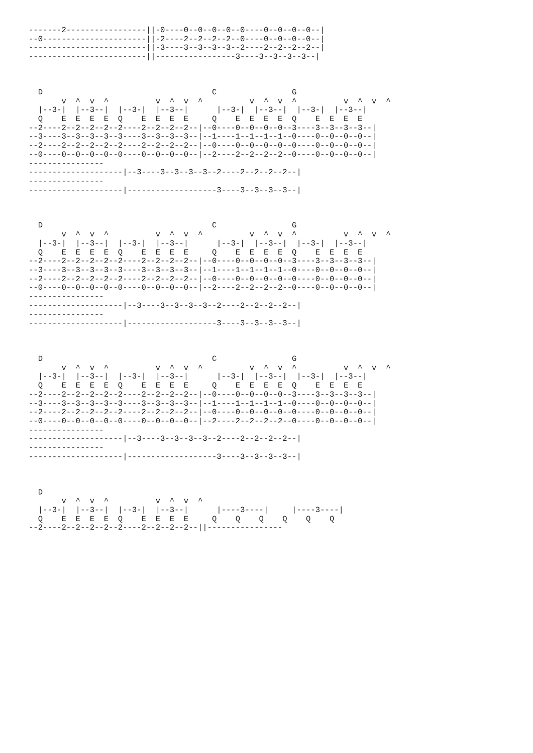-------2-----------------||-0----0--0--0--0--0----0--0--0--0--|
--0----------------------||-2----2--2--2--2--0----0--0--0--0--|
-------------------------||-3----3--3--3--3--2----2--2--2--2--|
-------------------------||-----------------3----3--3--3--3--|



  D                                    C                G
       v  ^  v  ^          v  ^  v  ^          v  ^  v  ^          v  ^  v  ^
  |--3-|  |--3--|  |--3-|  |--3--|      |--3-|  |--3--|  |--3-|  |--3--|
  Q    E  E  E  E  Q    E  E  E  E     Q    E  E  E  E  Q    E  E  E  E
--2----2--2--2--2--2----2--2--2--2--|--0----0--0--0--0--3----3--3--3--3--|
--3----3--3--3--3--3----3--3--3--3--|--1----1--1--1--1--0----0--0--0--0--|
--2----2--2--2--2--2----2--2--2--2--|--0----0--0--0--0--0----0--0--0--0--|
--0----0--0--0--0--0----0--0--0--0--|--2----2--2--2--2--0----0--0--0--0--|
----------------
--------------------|--3----3--3--3--3--2----2--2--2--2--|
----------------
--------------------|-------------------3----3--3--3--3--|



  D                                    C                G
       v  ^  v  ^          v  ^  v  ^          v  ^  v  ^          v  ^  v  ^
  |--3-|  |--3--|  |--3-|  |--3--|      |--3-|  |--3--|  |--3-|  |--3--|
  Q    E  E  E  E  Q    E  E  E  E     Q    E  E  E  E  Q    E  E  E  E
--2----2--2--2--2--2----2--2--2--2--|--0----0--0--0--0--3----3--3--3--3--|
--3----3--3--3--3--3----3--3--3--3--|--1----1--1--1--1--0----0--0--0--0--|
--2----2--2--2--2--2----2--2--2--2--|--0----0--0--0--0--0----0--0--0--0--|
--0----0--0--0--0--0----0--0--0--0--|--2----2--2--2--2--0----0--0--0--0--|
----------------
--------------------|--3----3--3--3--3--2----2--2--2--2--|
----------------
--------------------|-------------------3----3--3--3--3--|



  D                                    C                G
       v  ^  v  ^          v  ^  v  ^          v  ^  v  ^          v  ^  v  ^
  |--3-|  |--3--|  |--3-|  |--3--|      |--3-|  |--3--|  |--3-|  |--3--|
  Q    E  E  E  E  Q    E  E  E  E     Q    E  E  E  E  Q    E  E  E  E
--2----2--2--2--2--2----2--2--2--2--|--0----0--0--0--0--3----3--3--3--3--|
--3----3--3--3--3--3----3--3--3--3--|--1----1--1--1--1--0----0--0--0--0--|
--2----2--2--2--2--2----2--2--2--2--|--0----0--0--0--0--0----0--0--0--0--|
--0----0--0--0--0--0----0--0--0--0--|--2----2--2--2--2--0----0--0--0--0--|
----------------
--------------------|--3----3--3--3--3--2----2--2--2--2--|
----------------
--------------------|-------------------3----3--3--3--3--|



  D
       v  ^  v  ^          v  ^  v  ^
  |--3-|  |--3--|  |--3-|  |--3--|      |----3----|     |----3----|
  Q    E  E  E  E  Q    E  E  E  E     Q    Q    Q    Q    Q    Q
--2----2--2--2--2--2----2--2--2--2--||----------------